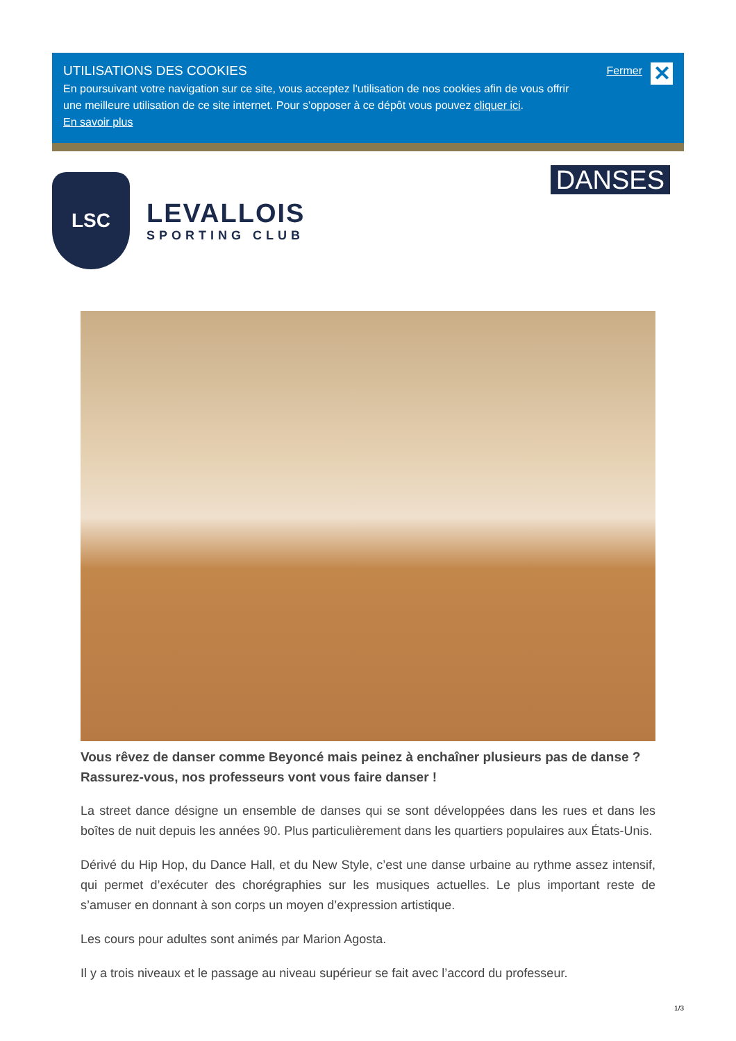UTILISATIONS DES COOKIES
En poursuivant votre navigation sur ce site, vous acceptez l'utilisation de nos cookies afin de vous offrir
une meilleure utilisation de ce site internet. Pour s'opposer à ce dépôt vous pouvez cliquer ici.
En savoir plus
Fermer
✕
LSC
LEVALLOIS
SPORTING CLUB
DANSES
Vous rêvez de danser comme Beyoncé mais peinez à enchaîner plusieurs pas de danse ? Rassurez-vous, nos professeurs vont vous faire danser !
La street dance désigne un ensemble de danses qui se sont développées dans les rues et dans les boîtes de nuit depuis les années 90. Plus particulièrement dans les quartiers populaires aux États-Unis.
Dérivé du Hip Hop, du Dance Hall, et du New Style, c’est une danse urbaine au rythme assez intensif, qui permet d’exécuter des chorégraphies sur les musiques actuelles. Le plus important reste de s’amuser en donnant à son corps un moyen d’expression artistique.
Les cours pour adultes sont animés par Marion Agosta.
Il y a trois niveaux et le passage au niveau supérieur se fait avec l’accord du professeur.
1/3